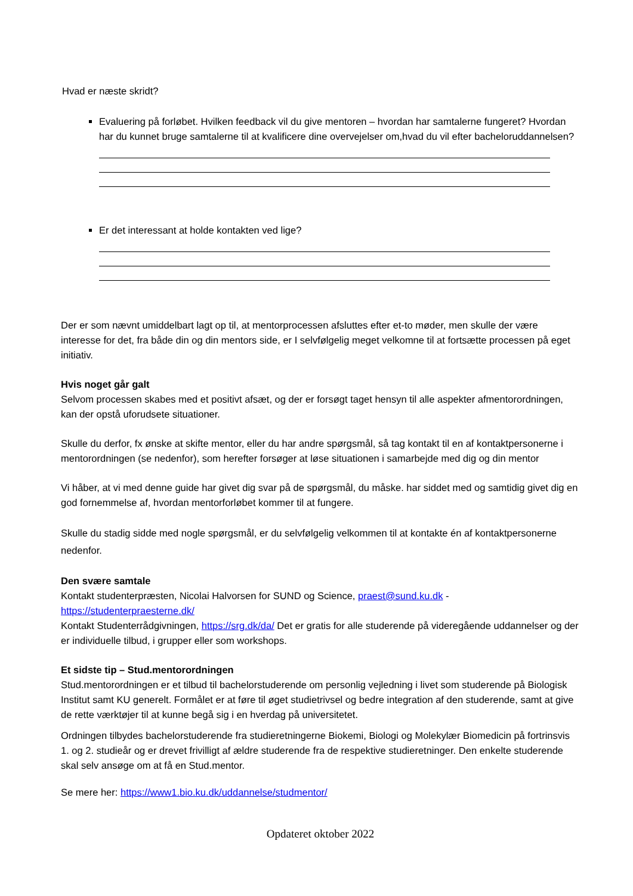Hvad er næste skridt?
Evaluering på forløbet. Hvilken feedback vil du give mentoren – hvordan har samtalerne fungeret? Hvordan har du kunnet bruge samtalerne til at kvalificere dine overvejelser om,hvad du vil efter bacheloruddannelsen?
Er det interessant at holde kontakten ved lige?
Der er som nævnt umiddelbart lagt op til, at mentorprocessen afsluttes efter et-to møder, men skulle der være interesse for det, fra både din og din mentors side, er I selvfølgelig meget velkomne til at fortsætte processen på eget initiativ.
Hvis noget går galt
Selvom processen skabes med et positivt afsæt, og der er forsøgt taget hensyn til alle aspekter afmentorordningen, kan der opstå uforudsete situationer.
Skulle du derfor, fx ønske at skifte mentor, eller du har andre spørgsmål, så tag kontakt til en af kontaktpersonerne i mentorordningen (se nedenfor), som herefter forsøger at løse situationen i samarbejde med dig og din mentor
Vi håber, at vi med denne guide har givet dig svar på de spørgsmål, du måske. har siddet med og samtidig givet dig en god fornemmelse af, hvordan mentorforløbet kommer til at fungere.
Skulle du stadig sidde med nogle spørgsmål, er du selvfølgelig velkommen til at kontakte én af kontaktpersonerne nedenfor.
Den svære samtale
Kontakt studenterpræsten, Nicolai Halvorsen for SUND og Science, praest@sund.ku.dk -https://studenterpraesterne.dk/
Kontakt Studenterrådgivningen, https://srg.dk/da/ Det er gratis for alle studerende på videregående uddannelser og der er individuelle tilbud, i grupper eller som workshops.
Et sidste tip – Stud.mentorordningen
Stud.mentorordningen er et tilbud til bachelorstuderende om personlig vejledning i livet som studerende på Biologisk Institut samt KU generelt. Formålet er at føre til øget studietrivsel og bedre integration af den studerende, samt at give de rette værktøjer til at kunne begå sig i en hverdag på universitetet.
Ordningen tilbydes bachelorstuderende fra studieretningerne Biokemi, Biologi og Molekylær Biomedicin på fortrinsvis 1. og 2. studieår og er drevet frivilligt af ældre studerende fra de respektive studieretninger. Den enkelte studerende skal selv ansøge om at få en Stud.mentor.
Se mere her: https://www1.bio.ku.dk/uddannelse/studmentor/
Opdateret oktober 2022